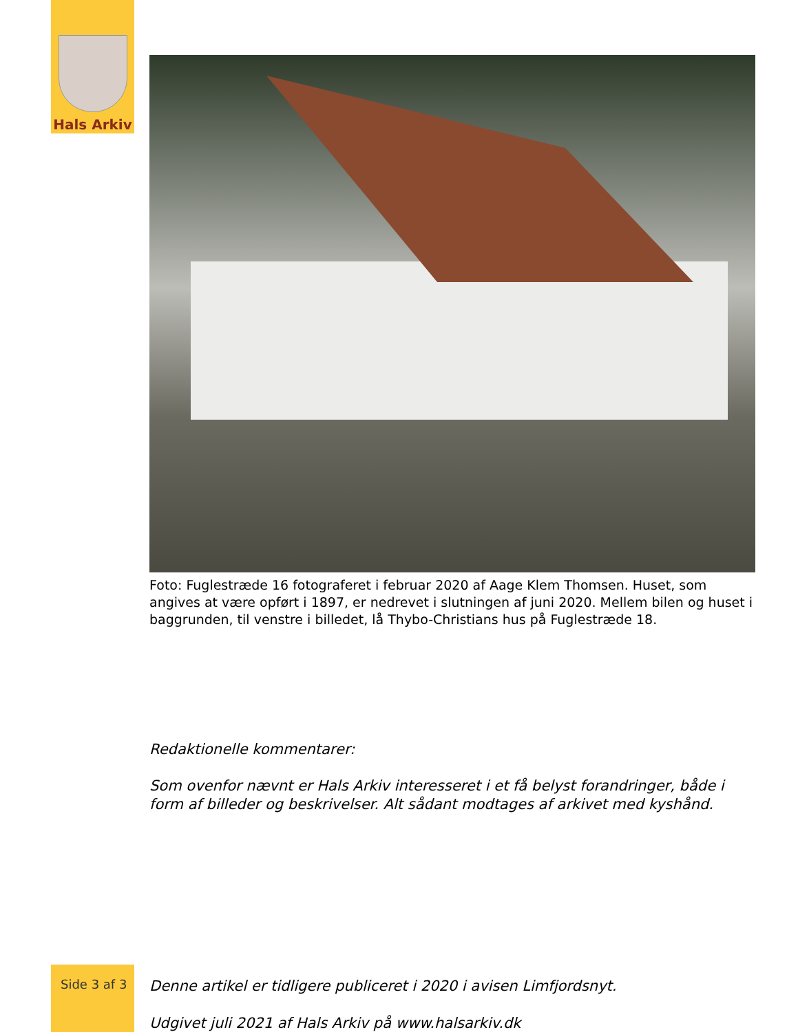Hals Arkiv
Foto: Fuglestræde 16 fotograferet i februar 2020 af Aage Klem Thomsen. Huset, som angives at være opført i 1897, er nedrevet i slutningen af juni 2020. Mellem bilen og huset i baggrunden, til venstre i billedet, lå Thybo-Christians hus på Fuglestræde 18.
Redaktionelle kommentarer:
Som ovenfor nævnt er Hals Arkiv interesseret i et få belyst forandringer, både i form af billeder og beskrivelser. Alt sådant modtages af arkivet med kyshånd.
Denne artikel er tidligere publiceret i 2020 i avisen Limfjordsnyt.
Udgivet juli 2021 af Hals Arkiv på www.halsarkiv.dk
Side 3 af 3